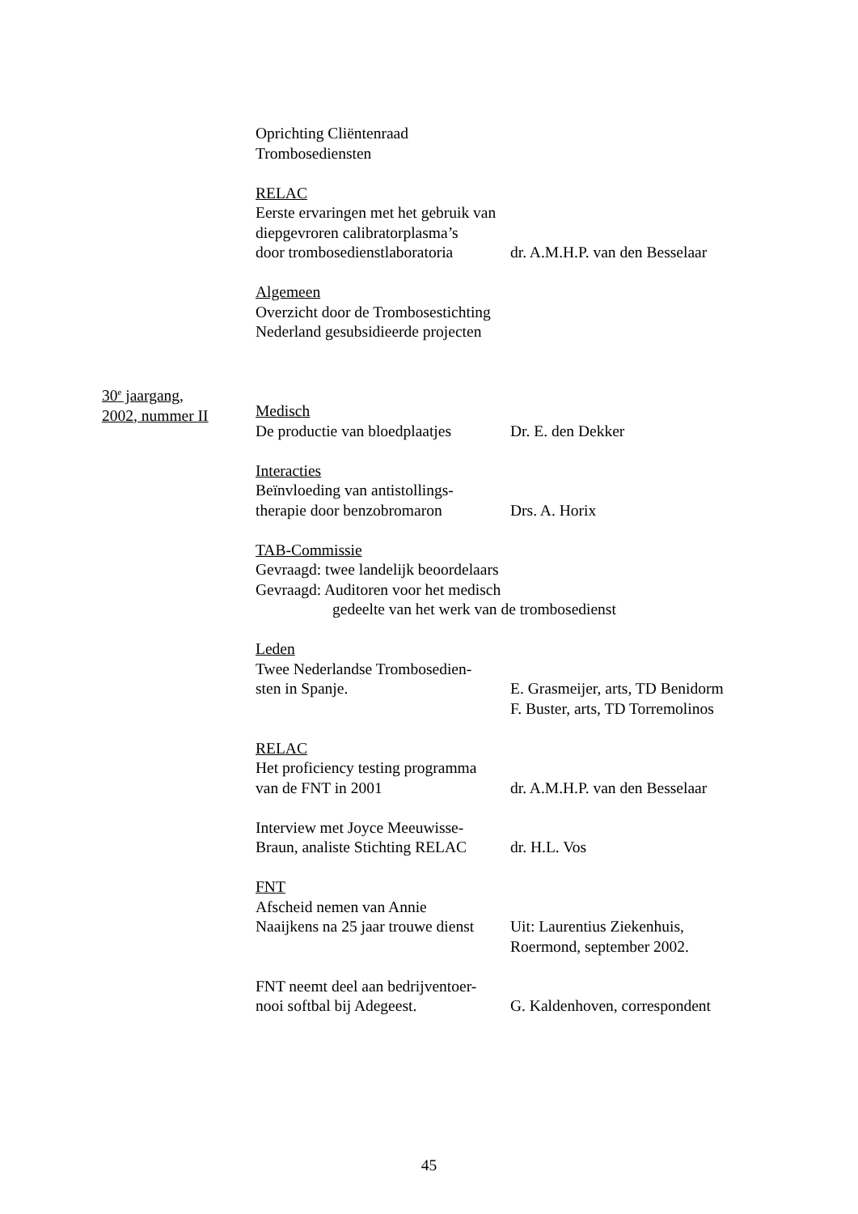Oprichting Cliëntenraad
Trombosediensten
RELAC
Eerste ervaringen met het gebruik van
diepgevroren calibratorplasma’s
door trombosedienstlaboratoria
dr. A.M.H.P. van den Besselaar
Algemeen
Overzicht door de Trombosestichting
Nederland gesubsidieerde projecten
30<sup>e</sup> jaargang,
2002, nummer II
Medisch
De productie van bloedplaatjes
Dr. E. den Dekker
Interacties
Beïnvloeding van antistollings-
therapie door benzobromaron
Drs. A. Horix
TAB-Commissie
Gevraagd: twee landelijk beoordelaars
Gevraagd: Auditoren voor het medisch
gedeelte van het werk van de trombosedienst
Leden
Twee Nederlandse Trombosedien-
sten in Spanje.
E. Grasmeijer, arts, TD Benidorm
F. Buster, arts, TD Torremolinos
RELAC
Het proficiency testing programma
van de FNT in 2001
dr. A.M.H.P. van den Besselaar
Interview met Joyce Meeuwisse-
Braun, analiste Stichting RELAC
dr. H.L. Vos
FNT
Afscheid nemen van Annie
Naaijkens na 25 jaar trouwe dienst
Uit: Laurentius Ziekenhuis,
Roermond, september 2002.
FNT neemt deel aan bedrijventoer-
nooi softbal bij Adegeest.
G. Kaldenhoven, correspondent
45